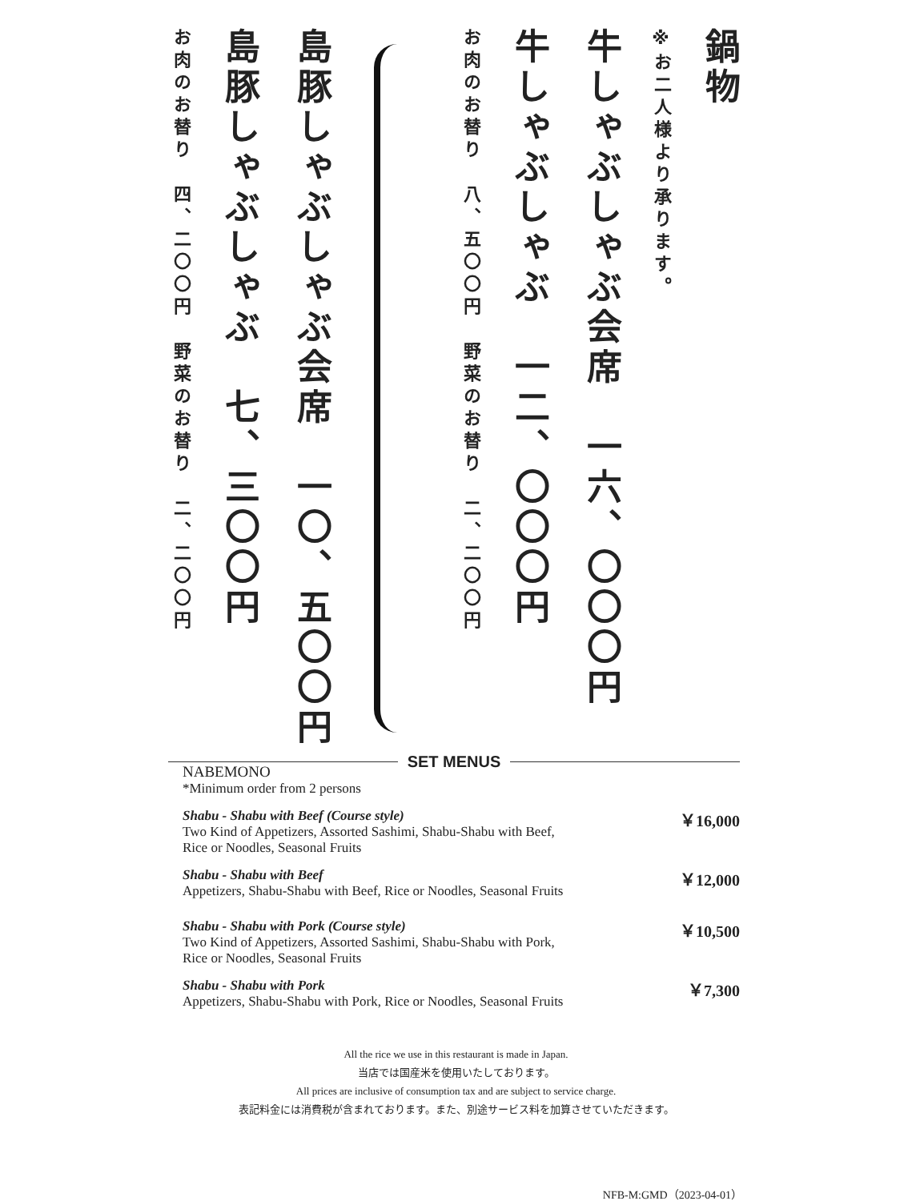鍋物
※お二人様より承ります。
牛しゃぶしゃぶ会席　一六、〇〇〇円
牛しゃぶしゃぶ　一二、〇〇〇円
お肉のお替り　八、五〇〇円　野菜のお替り　二、二〇〇円
島豚しゃぶしゃぶ会席　一〇、五〇〇円
島豚しゃぶしゃぶ　七、三〇〇円
お肉のお替り　四、二〇〇円　野菜のお替り　二、二〇〇円
SET MENUS
NABEMONO
*Minimum order from 2 persons
Shabu - Shabu with Beef (Course style)
Two Kind of Appetizers, Assorted Sashimi, Shabu-Shabu with Beef,
Rice or Noodles, Seasonal Fruits
￥16,000
Shabu - Shabu with Beef
Appetizers, Shabu-Shabu with Beef, Rice or Noodles, Seasonal Fruits
￥12,000
Shabu - Shabu with Pork (Course style)
Two Kind of Appetizers, Assorted Sashimi, Shabu-Shabu with Pork,
Rice or Noodles, Seasonal Fruits
￥10,500
Shabu - Shabu with Pork
Appetizers, Shabu-Shabu with Pork, Rice or Noodles, Seasonal Fruits
￥7,300
All the rice we use in this restaurant is made in Japan.
当店では国産米を使用いたしております。
All prices are inclusive of consumption tax and are subject to service charge.
表記料金には消費税が含まれております。また、別途サービス料を加算させていただきます。
NFB-M:GMD（2023-04-01）